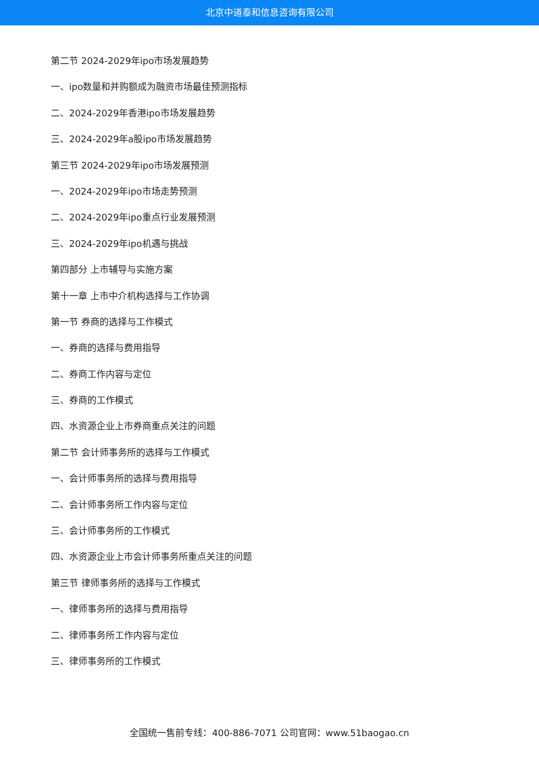北京中道泰和信息咨询有限公司
第二节 2024-2029年ipo市场发展趋势
一、ipo数量和并购额成为融资市场最佳预测指标
二、2024-2029年香港ipo市场发展趋势
三、2024-2029年a股ipo市场发展趋势
第三节 2024-2029年ipo市场发展预测
一、2024-2029年ipo市场走势预测
二、2024-2029年ipo重点行业发展预测
三、2024-2029年ipo机遇与挑战
第四部分 上市辅导与实施方案
第十一章 上市中介机构选择与工作协调
第一节 券商的选择与工作模式
一、券商的选择与费用指导
二、券商工作内容与定位
三、券商的工作模式
四、水资源企业上市券商重点关注的问题
第二节 会计师事务所的选择与工作模式
一、会计师事务所的选择与费用指导
二、会计师事务所工作内容与定位
三、会计师事务所的工作模式
四、水资源企业上市会计师事务所重点关注的问题
第三节 律师事务所的选择与工作模式
一、律师事务所的选择与费用指导
二、律师事务所工作内容与定位
三、律师事务所的工作模式
全国统一售前专线：400-886-7071 公司官网：www.51baogao.cn